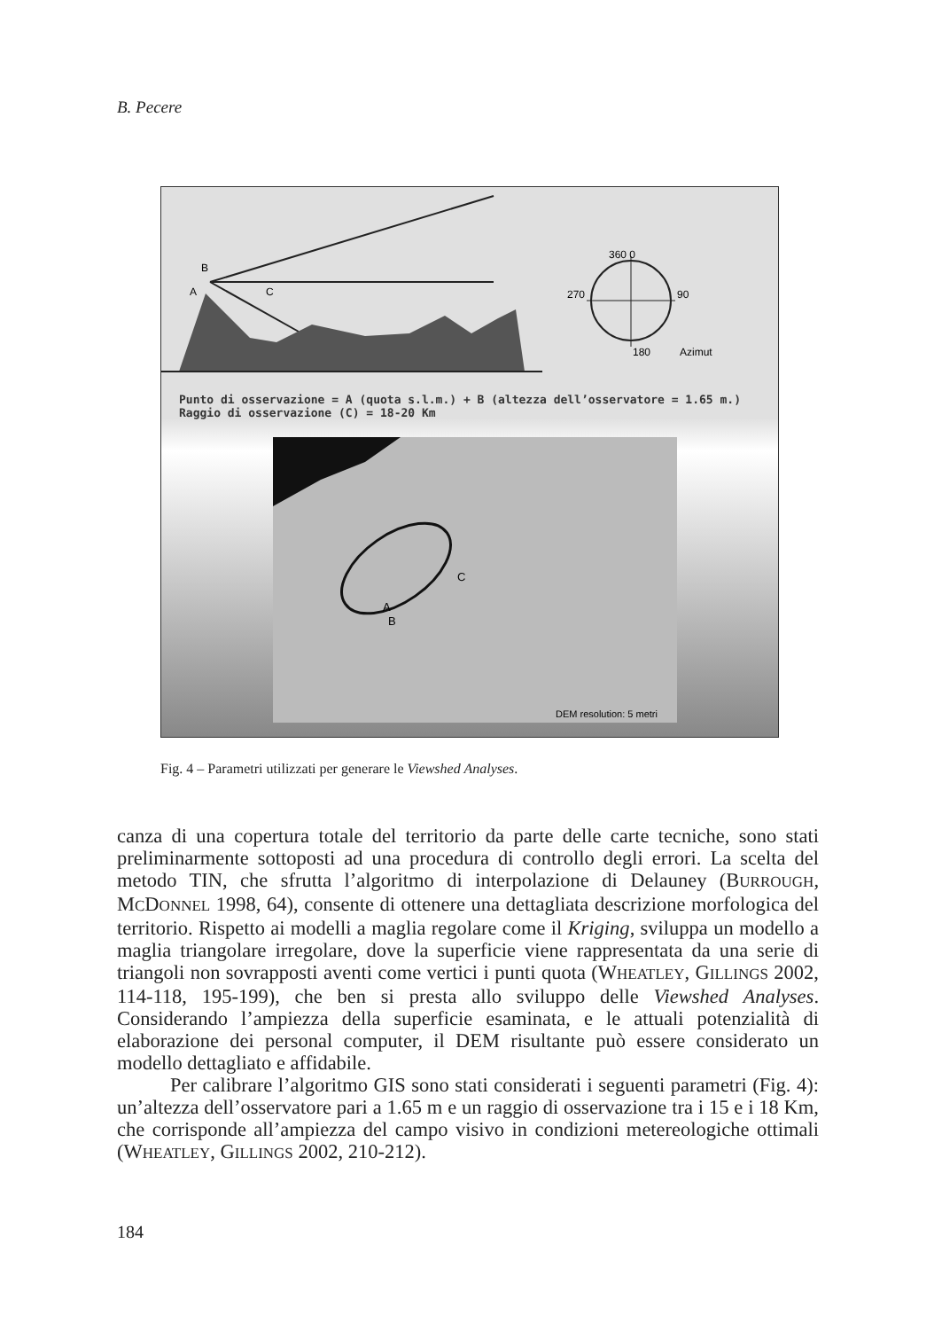B. Pecere
A
B
C
360 0
270
90
180
Azimut
A
B
C
DEM resolution: 5 metri
Punto di osservazione = A (quota s.l.m.) + B (altezza dell’osservatore = 1.65 m.)
Raggio di osservazione (C) = 18-20 Km
Fig. 4 – Parametri utilizzati per generare le Viewshed Analyses.
canza di una copertura totale del territorio da parte delle carte tecniche, sono stati preliminarmente sottoposti ad una procedura di controllo degli errori. La scelta del metodo TIN, che sfrutta l’algoritmo di interpolazione di Delauney (BURROUGH, MCDONNEL 1998, 64), consente di ottenere una dettagliata descrizione morfologica del territorio. Rispetto ai modelli a maglia regolare come il Kriging, sviluppa un modello a maglia triangolare irregolare, dove la superficie viene rappresentata da una serie di triangoli non sovrapposti aventi come vertici i punti quota (WHEATLEY, GILLINGS 2002, 114-118, 195-199), che ben si presta allo sviluppo delle Viewshed Analyses. Considerando l’ampiezza della superficie esaminata, e le attuali potenzialità di elaborazione dei personal computer, il DEM risultante può essere considerato un modello dettagliato e affidabile.
Per calibrare l’algoritmo GIS sono stati considerati i seguenti parametri (Fig. 4): un’altezza dell’osservatore pari a 1.65 m e un raggio di osservazione tra i 15 e i 18 Km, che corrisponde all’ampiezza del campo visivo in condizioni metereologiche ottimali (WHEATLEY, GILLINGS 2002, 210-212).
184